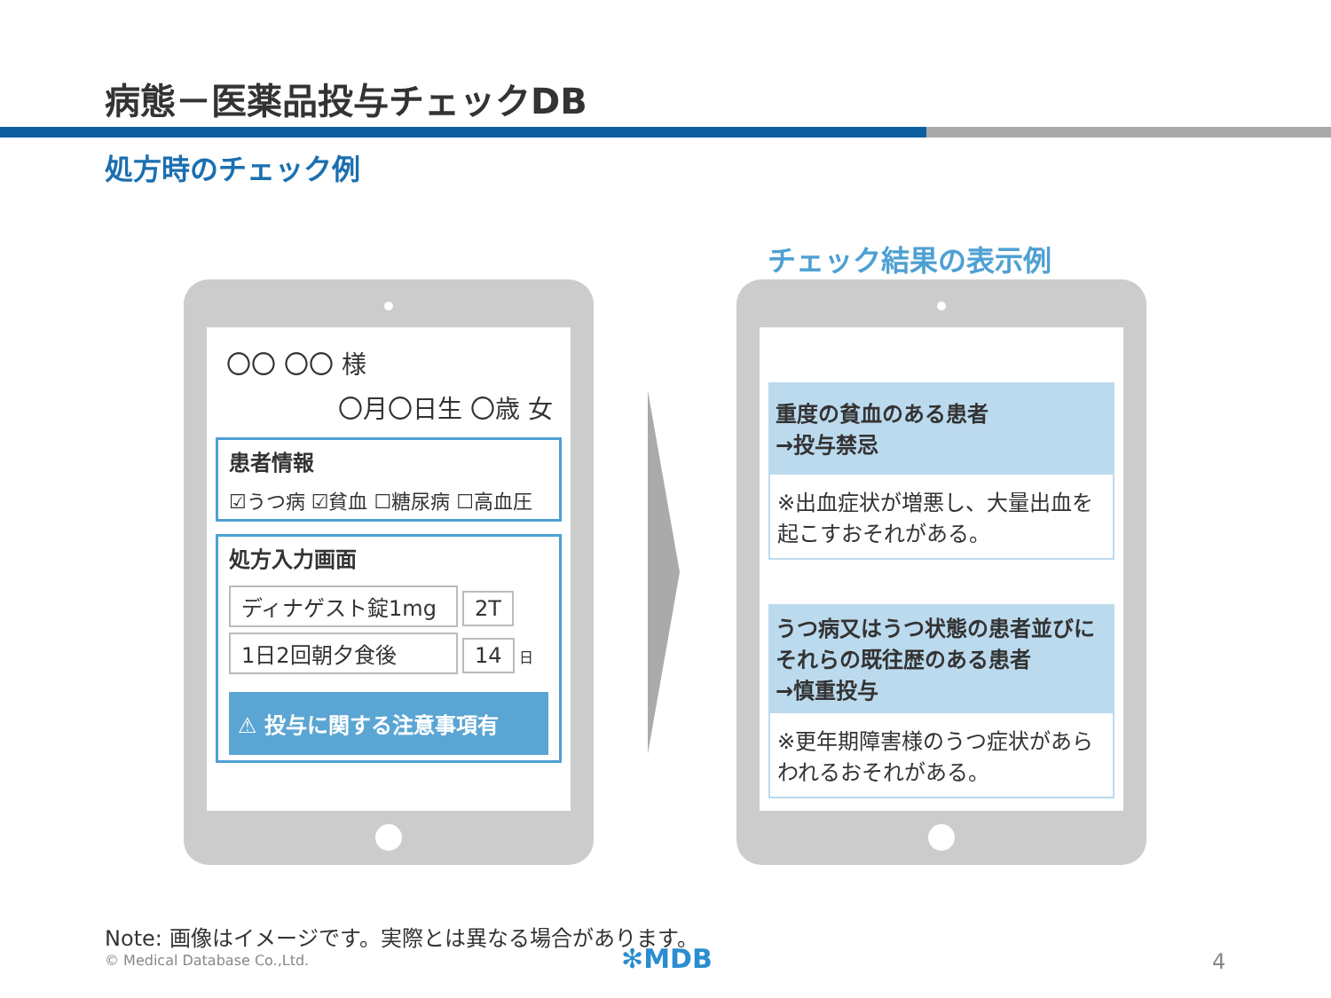病態－医薬品投与チェックDB
処方時のチェック例
チェック結果の表示例
〇〇 〇〇 様
〇月〇日生 〇歳 女
患者情報
☑うつ病 ☑貧血 ☐糖尿病 ☐高血圧
処方入力画面
ディナゲスト錠1mg 2T
1日2回朝夕食後 14 日
⚠ 投与に関する注意事項有
重度の貧血のある患者
→投与禁忌
※出血症状が増悪し、大量出血を起こすおそれがある。
うつ病又はうつ状態の患者並びにそれらの既往歴のある患者
→慎重投与
※更年期障害様のうつ症状があらわれるおそれがある。
Note: 画像はイメージです。実際とは異なる場合があります。
© Medical Database Co.,Ltd. ✻MDB 4